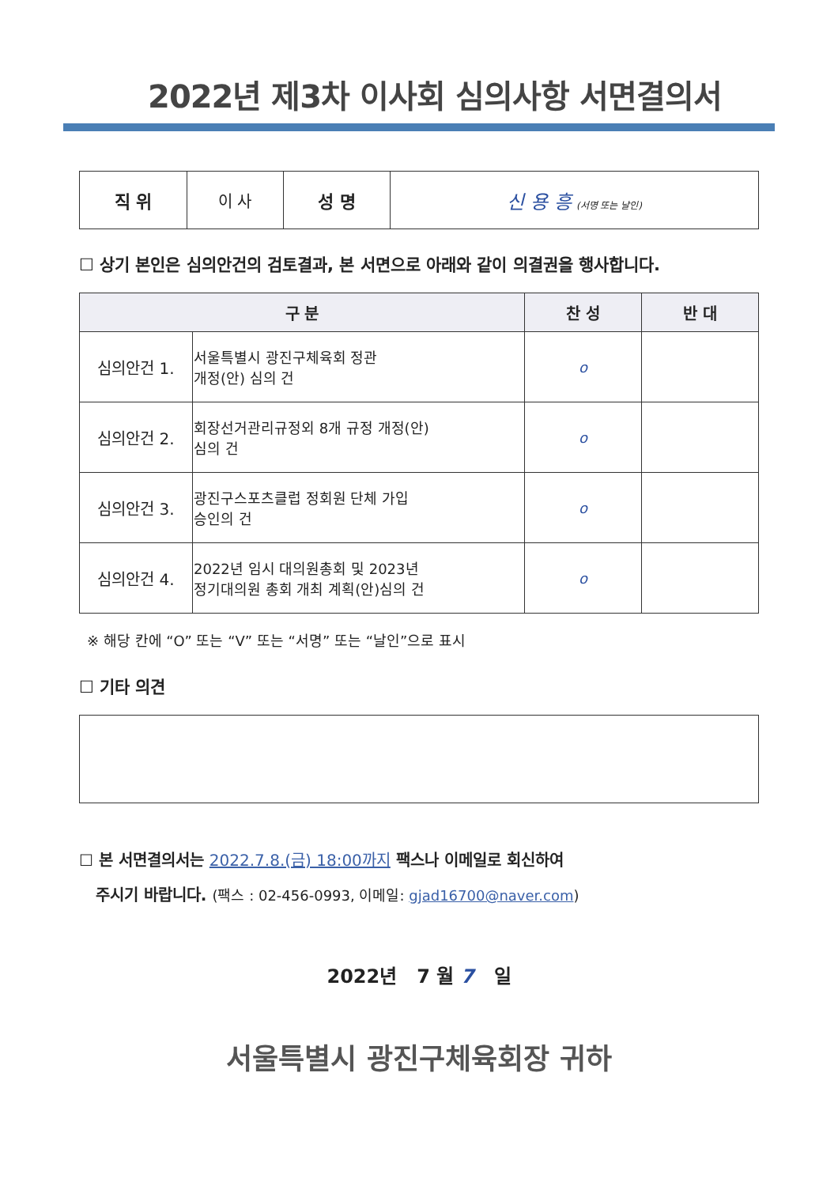2022년 제3차 이사회 심의사항 서면결의서
| 직 위 | 이 사 | 성 명 | 신 용 흥 (서명 또는 날인) |
☐ 상기 본인은 심의안건의 검토결과, 본 서면으로 아래와 같이 의결권을 행사합니다.
| 구 분 | | 찬 성 | 반 대 |
| --- | --- | --- | --- |
| 심의안건 1. | 서울특별시 광진구체육회 정관 개정(안) 심의 건 | o | |
| 심의안건 2. | 회장선거관리규정외 8개 규정 개정(안) 심의 건 | o | |
| 심의안건 3. | 광진구스포츠클럽 정회원 단체 가입 승인의 건 | o | |
| 심의안건 4. | 2022년 임시 대의원총회 및 2023년 정기대의원 총회 개최 계획(안)심의 건 | o | |
※ 해당 칸에 “O” 또는 “V” 또는 “서명” 또는 “날인”으로 표시
☐ 기타 의견
☐ 본 서면결의서는 2022.7.8.(금) 18:00까지 팩스나 이메일로 회신하여
주시기 바랍니다. (팩스 : 02-456-0993, 이메일: gjad16700@naver.com)
2022년 7 월 7 일
서울특별시 광진구체육회장 귀하